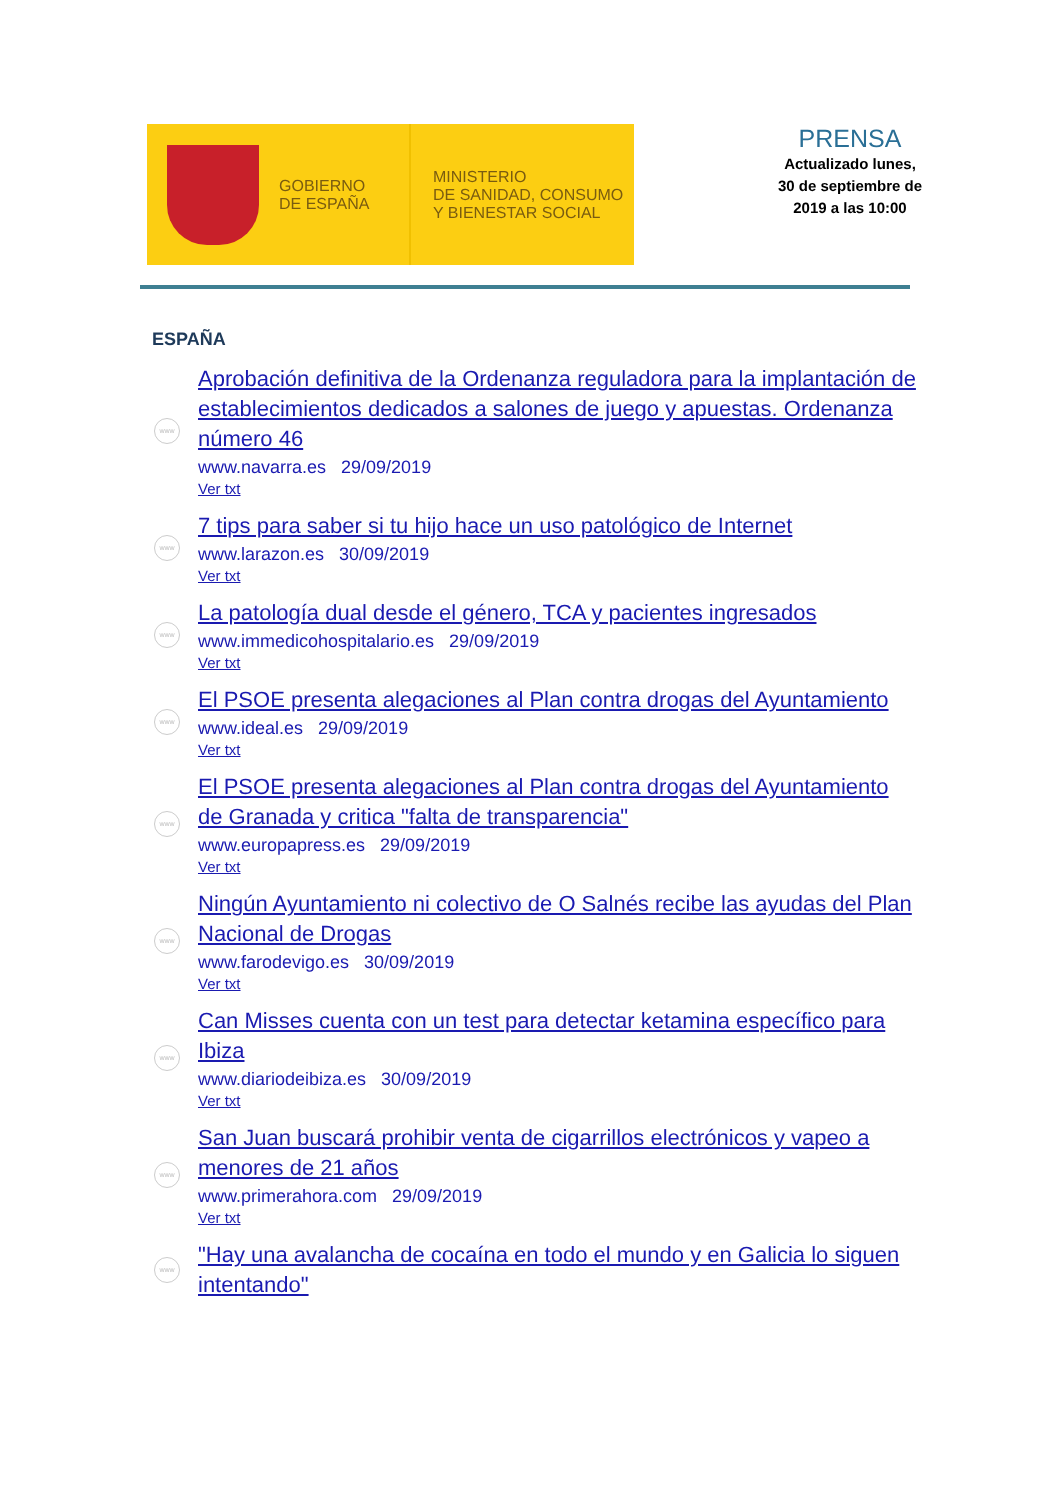GOBIERNO
DE ESPAÑA
MINISTERIO
DE SANIDAD, CONSUMO
Y BIENESTAR SOCIAL
PRENSA
Actualizado lunes, 30 de septiembre de 2019 a las 10:00
ESPAÑA
www
Aprobación definitiva de la Ordenanza reguladora para la implantación de establecimientos dedicados a salones de juego y apuestas. Ordenanza número 46
www.navarra.es 29/09/2019
Ver txt
www
7 tips para saber si tu hijo hace un uso patológico de Internet
www.larazon.es 30/09/2019
Ver txt
www
La patología dual desde el género, TCA y pacientes ingresados
www.immedicohospitalario.es 29/09/2019
Ver txt
www
El PSOE presenta alegaciones al Plan contra drogas del Ayuntamiento
www.ideal.es 29/09/2019
Ver txt
www
El PSOE presenta alegaciones al Plan contra drogas del Ayuntamiento de Granada y critica "falta de transparencia"
www.europapress.es 29/09/2019
Ver txt
www
Ningún Ayuntamiento ni colectivo de O Salnés recibe las ayudas del Plan Nacional de Drogas
www.farodevigo.es 30/09/2019
Ver txt
www
Can Misses cuenta con un test para detectar ketamina específico para Ibiza
www.diariodeibiza.es 30/09/2019
Ver txt
www
San Juan buscará prohibir venta de cigarrillos electrónicos y vapeo a menores de 21 años
www.primerahora.com 29/09/2019
Ver txt
www
"Hay una avalancha de cocaína en todo el mundo y en Galicia lo siguen intentando"